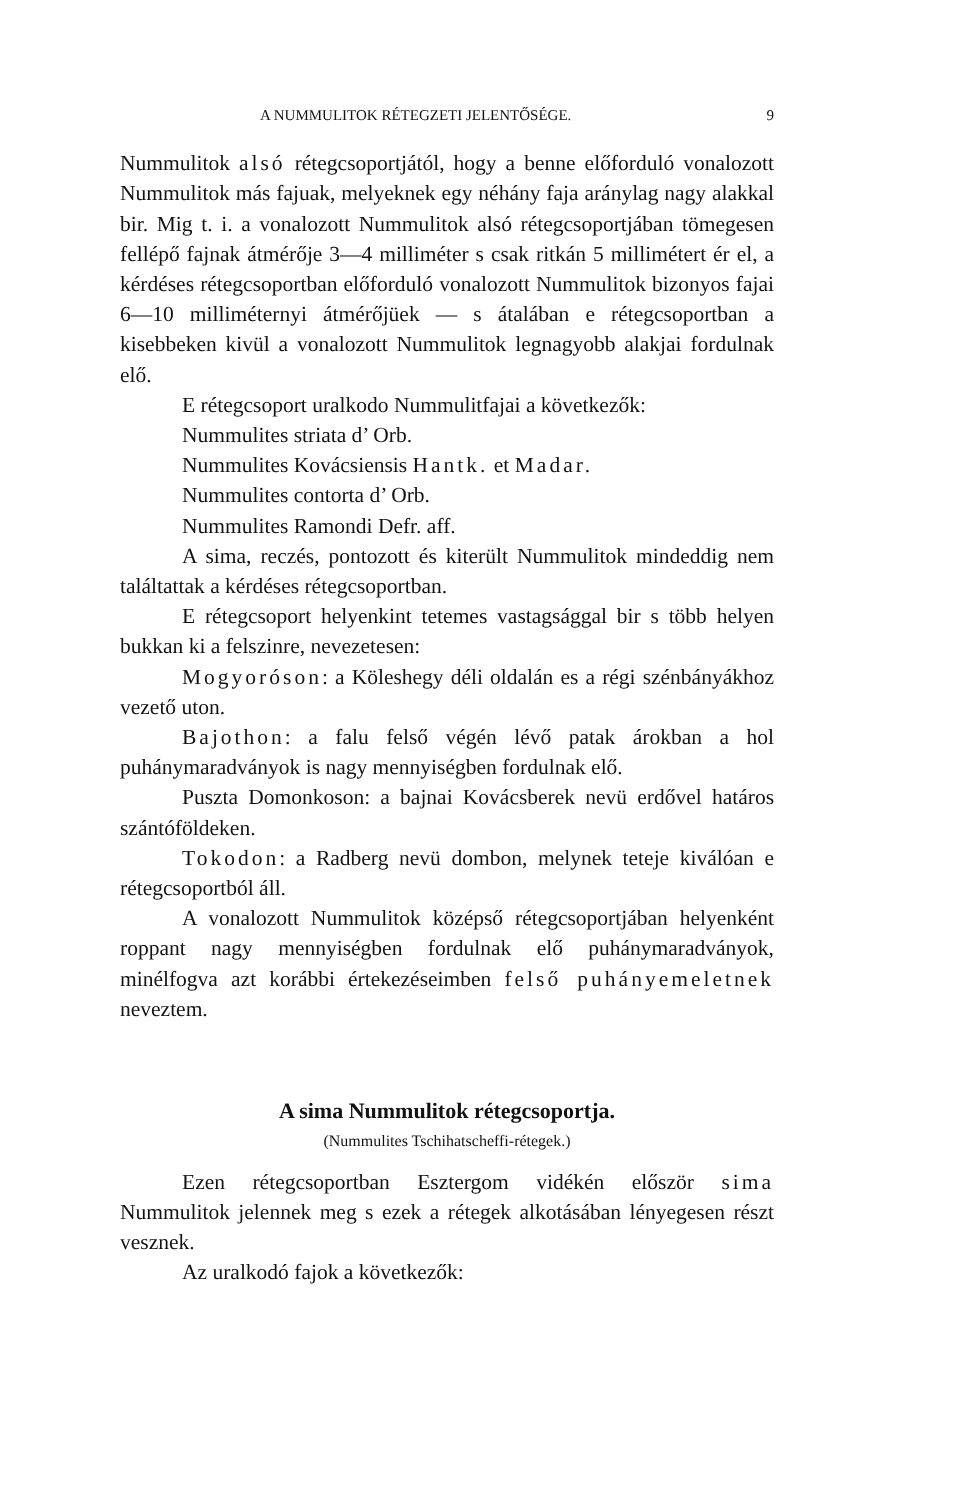A NUMMULITOK RÉTEGZETI JELENTŐSÉGE. 9
Nummulitok alsó rétegcsoportjától, hogy a benne előforduló vonalozott Nummulitok más fajuak, melyeknek egy néhány faja aránylag nagy alakkal bir. Mig t. i. a vonalozott Nummulitok alsó rétegcsoportjában tömegesen fellépő fajnak átmérője 3—4 milliméter s csak ritkán 5 millimétert ér el, a kérdéses rétegcsoportban előforduló vonalozott Nummulitok bizonyos fajai 6—10 milliméternyi átmérőjüek — s átalában e rétegcsoportban a kisebbeken kivül a vonalozott Nummulitok legnagyobb alakjai fordulnak elő.
E rétegcsoport uralkodo Nummulitfajai a következők:
Nummulites striata d’ Orb.
Nummulites Kovácsiensis Hantk. et Madar.
Nummulites contorta d’ Orb.
Nummulites Ramondi Defr. aff.
A sima, reczés, pontozott és kiterült Nummulitok mindeddig nem találtattak a kérdéses rétegcsoportban.
E rétegcsoport helyenkint tetemes vastagsággal bir s több helyen bukkan ki a felszinre, nevezetesen:
Mogyoróson: a Köleshegy déli oldalán es a régi szénbányákhoz vezető uton.
Bajothon: a falu felső végén lévő patak árokban a hol puhánymaradványok is nagy mennyiségben fordulnak elő.
Puszta Domonkoson: a bajnai Kovácsberek nevü erdővel határos szántóföldeken.
Tokodon: a Radberg nevü dombon, melynek teteje kiválóan e rétegcsoportból áll.
A vonalozott Nummulitok középső rétegcsoportjában helyenként roppant nagy mennyiségben fordulnak elő puhánymaradványok, minélfogva azt korábbi értekezéseimben felső puhányemeletnek neveztem.
A sima Nummulitok rétegcsoportja.
(Nummulites Tschihatscheffi-rétegek.)
Ezen rétegcsoportban Esztergom vidékén először sima Nummulitok jelennek meg s ezek a rétegek alkotásában lényegesen részt vesznek.
Az uralkodó fajok a következők: